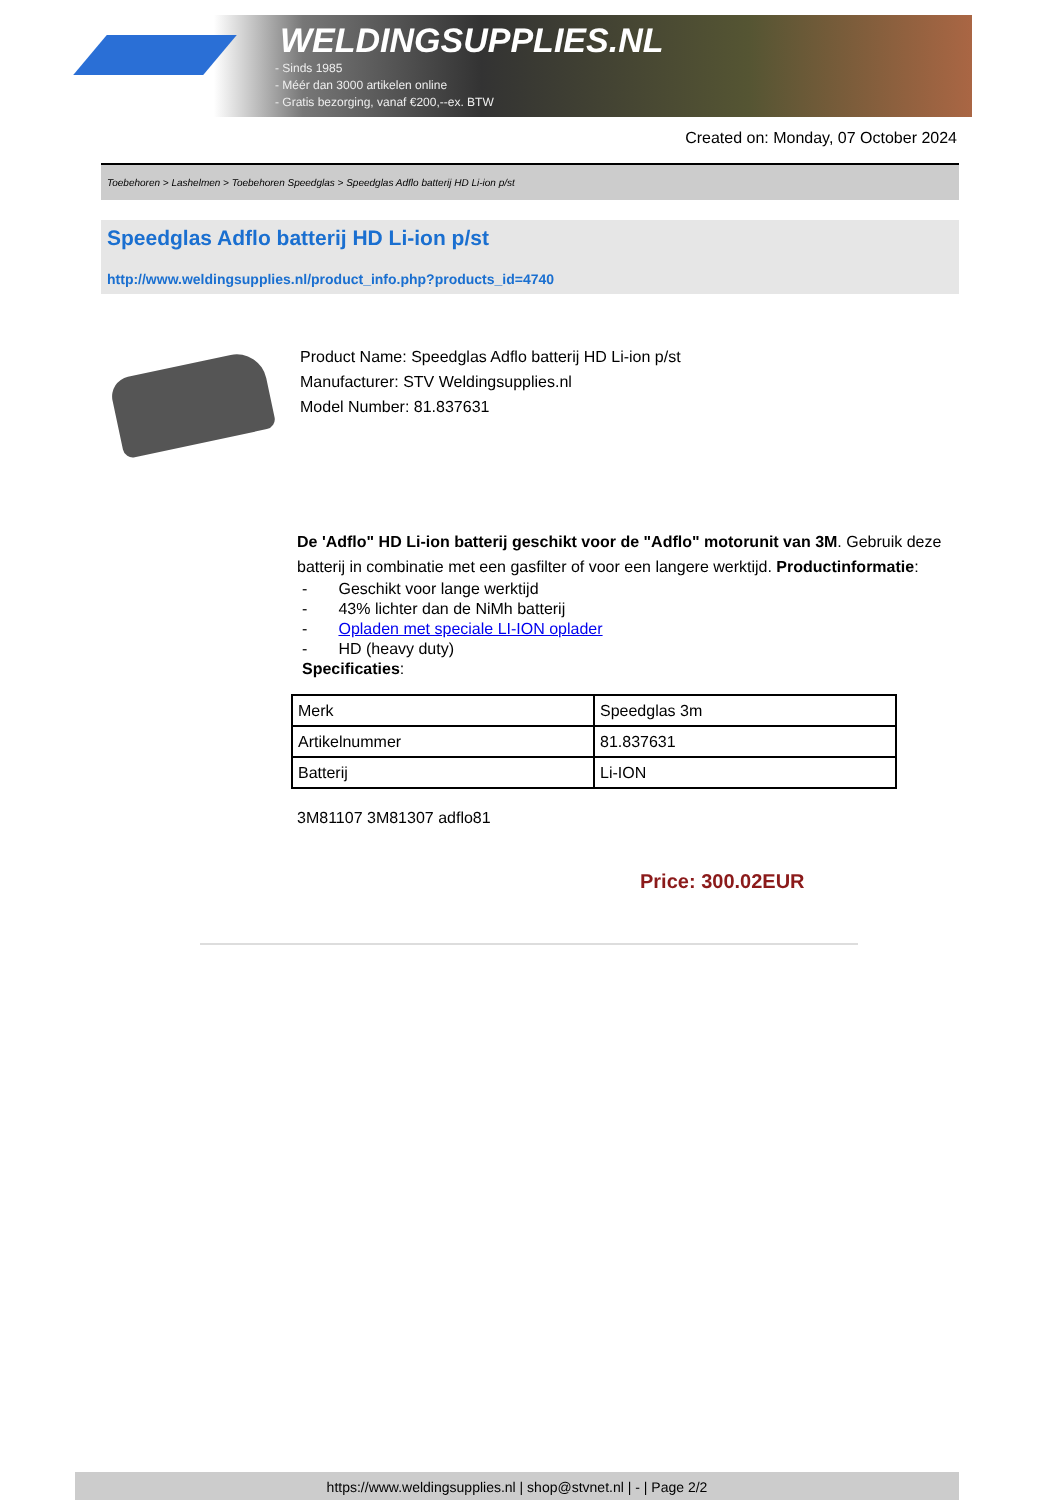WELDINGSUPPLIES.NL
- Sinds 1985
- Méér dan 3000 artikelen online
- Gratis bezorging, vanaf €200,--ex. BTW
Created on: Monday, 07 October 2024
Toebehoren > Lashelmen > Toebehoren Speedglas > Speedglas Adflo batterij HD Li-ion p/st
Speedglas Adflo batterij HD Li-ion p/st
http://www.weldingsupplies.nl/product_info.php?products_id=4740
Product Name: Speedglas Adflo batterij HD Li-ion p/st
Manufacturer: STV Weldingsupplies.nl
Model Number: 81.837631
De 'Adflo" HD Li-ion batterij geschikt voor de "Adflo" motorunit van 3M. Gebruik deze batterij in combinatie met een gasfilter of voor een langere werktijd. Productinformatie:
- Geschikt voor lange werktijd
- 43% lichter dan de NiMh batterij
- Opladen met speciale LI-ION oplader
- HD (heavy duty)
Specificaties:
| Merk | Speedglas 3m |
| Artikelnummer | 81.837631 |
| Batterij | Li-ION |
3M81107 3M81307 adflo81
Price: 300.02EUR
https://www.weldingsupplies.nl | shop@stvnet.nl | - | Page 2/2